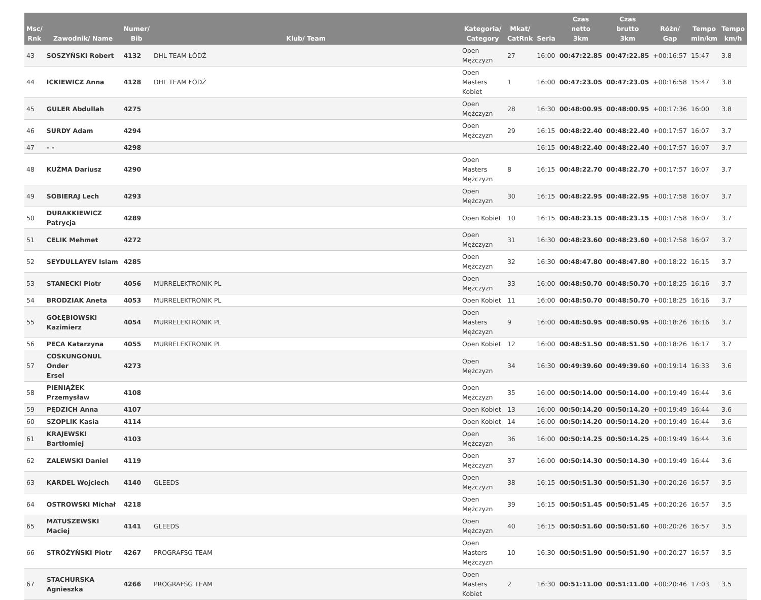| Msc/ Rnk | Zawodnik/ Name | Numer/ Bib | Klub/ Team | Kategoria/ Category | Mkat/ CatRnk | Seria | Czas netto 3km | Czas brutto 3km | Różn/ Gap | Tempo min/km | Tempo km/h |
| --- | --- | --- | --- | --- | --- | --- | --- | --- | --- | --- | --- |
| 43 | SOSZYŃSKI Robert | 4132 | DHL TEAM ŁÓDŹ | Open Mężczyzn | 27 | 16:00 | 00:47:22.85 | 00:47:22.85 | +00:16:57 | 15:47 | 3.8 |
| 44 | ICKIEWICZ Anna | 4128 | DHL TEAM ŁÓDŹ | Open Masters Kobiet | 1 | 16:00 | 00:47:23.05 | 00:47:23.05 | +00:16:58 | 15:47 | 3.8 |
| 45 | GULER Abdullah | 4275 | | Open Mężczyzn | 28 | 16:30 | 00:48:00.95 | 00:48:00.95 | +00:17:36 | 16:00 | 3.8 |
| 46 | SURDY Adam | 4294 | | Open Mężczyzn | 29 | 16:15 | 00:48:22.40 | 00:48:22.40 | +00:17:57 | 16:07 | 3.7 |
| 47 | - - | 4298 | | | | 16:15 | 00:48:22.40 | 00:48:22.40 | +00:17:57 | 16:07 | 3.7 |
| 48 | KUŹMA Dariusz | 4290 | | Open Masters Mężczyzn | 8 | 16:15 | 00:48:22.70 | 00:48:22.70 | +00:17:57 | 16:07 | 3.7 |
| 49 | SOBIERAJ Lech | 4293 | | Open Mężczyzn | 30 | 16:15 | 00:48:22.95 | 00:48:22.95 | +00:17:58 | 16:07 | 3.7 |
| 50 | DURAKKIEWICZ Patrycja | 4289 | | Open Kobiet | 10 | 16:15 | 00:48:23.15 | 00:48:23.15 | +00:17:58 | 16:07 | 3.7 |
| 51 | CELIK Mehmet | 4272 | | Open Mężczyzn | 31 | 16:30 | 00:48:23.60 | 00:48:23.60 | +00:17:58 | 16:07 | 3.7 |
| 52 | SEYDULLAYEV Islam | 4285 | | Open Mężczyzn | 32 | 16:30 | 00:48:47.80 | 00:48:47.80 | +00:18:22 | 16:15 | 3.7 |
| 53 | STANECKI Piotr | 4056 | MURRELEKTRONIK PL | Open Mężczyzn | 33 | 16:00 | 00:48:50.70 | 00:48:50.70 | +00:18:25 | 16:16 | 3.7 |
| 54 | BRODZIAK Aneta | 4053 | MURRELEKTRONIK PL | Open Kobiet | 11 | 16:00 | 00:48:50.70 | 00:48:50.70 | +00:18:25 | 16:16 | 3.7 |
| 55 | GOŁĘBIOWSKI Kazimierz | 4054 | MURRELEKTRONIK PL | Open Masters Mężczyzn | 9 | 16:00 | 00:48:50.95 | 00:48:50.95 | +00:18:26 | 16:16 | 3.7 |
| 56 | PECA Katarzyna | 4055 | MURRELEKTRONIK PL | Open Kobiet | 12 | 16:00 | 00:48:51.50 | 00:48:51.50 | +00:18:26 | 16:17 | 3.7 |
| 57 | COSKUNGONUL Onder Ersel | 4273 | | Open Mężczyzn | 34 | 16:30 | 00:49:39.60 | 00:49:39.60 | +00:19:14 | 16:33 | 3.6 |
| 58 | PIENIĄŻEK Przemysław | 4108 | | Open Mężczyzn | 35 | 16:00 | 00:50:14.00 | 00:50:14.00 | +00:19:49 | 16:44 | 3.6 |
| 59 | PĘDZICH Anna | 4107 | | Open Kobiet | 13 | 16:00 | 00:50:14.20 | 00:50:14.20 | +00:19:49 | 16:44 | 3.6 |
| 60 | SZOPLIK Kasia | 4114 | | Open Kobiet | 14 | 16:00 | 00:50:14.20 | 00:50:14.20 | +00:19:49 | 16:44 | 3.6 |
| 61 | KRAJEWSKI Bartłomiej | 4103 | | Open Mężczyzn | 36 | 16:00 | 00:50:14.25 | 00:50:14.25 | +00:19:49 | 16:44 | 3.6 |
| 62 | ZALEWSKI Daniel | 4119 | | Open Mężczyzn | 37 | 16:00 | 00:50:14.30 | 00:50:14.30 | +00:19:49 | 16:44 | 3.6 |
| 63 | KARDEL Wojciech | 4140 | GLEEDS | Open Mężczyzn | 38 | 16:15 | 00:50:51.30 | 00:50:51.30 | +00:20:26 | 16:57 | 3.5 |
| 64 | OSTROWSKI Michał | 4218 | | Open Mężczyzn | 39 | 16:15 | 00:50:51.45 | 00:50:51.45 | +00:20:26 | 16:57 | 3.5 |
| 65 | MATUSZEWSKI Maciej | 4141 | GLEEDS | Open Mężczyzn | 40 | 16:15 | 00:50:51.60 | 00:50:51.60 | +00:20:26 | 16:57 | 3.5 |
| 66 | STRÓŻYŃSKI Piotr | 4267 | PROGRAFSG TEAM | Open Masters Mężczyzn | 10 | 16:30 | 00:50:51.90 | 00:50:51.90 | +00:20:27 | 16:57 | 3.5 |
| 67 | STACHURSKA Agnieszka | 4266 | PROGRAFSG TEAM | Open Masters Kobiet | 2 | 16:30 | 00:51:11.00 | 00:51:11.00 | +00:20:46 | 17:03 | 3.5 |